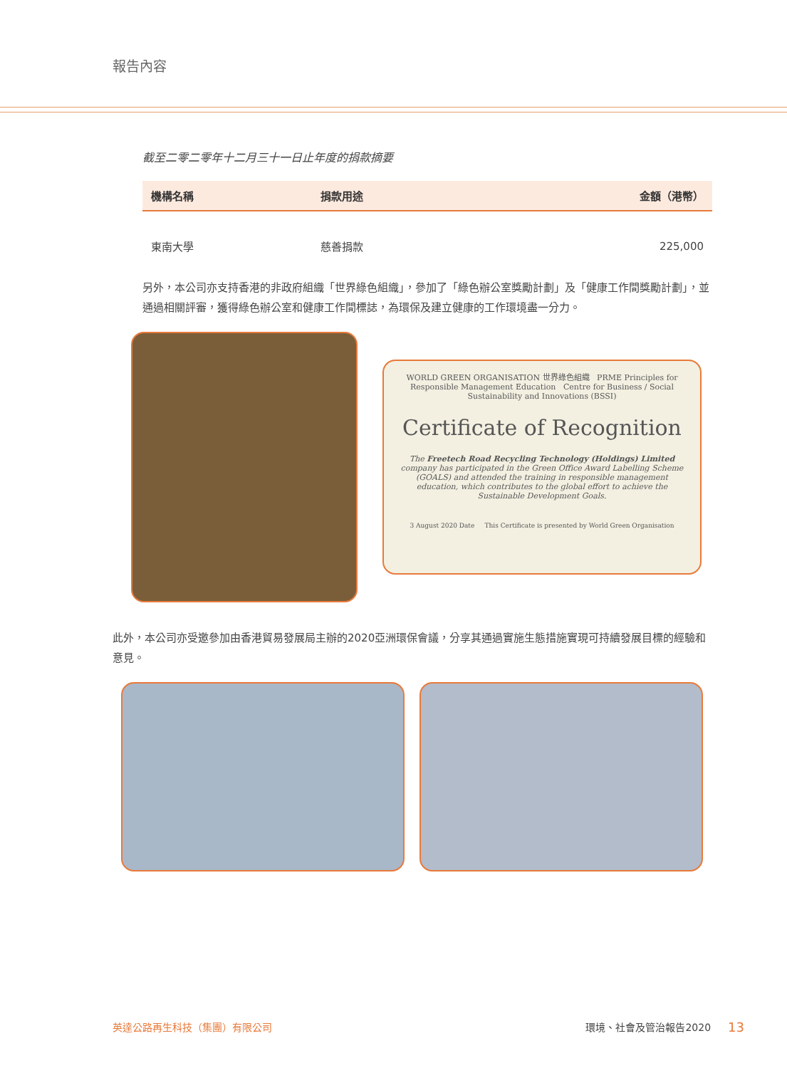報告內容
截至二零二零年十二月三十一日止年度的捐款摘要
| 機構名稱 | 捐款用途 | 金額（港幣） |
| --- | --- | --- |
| 東南大學 | 慈善捐款 | 225,000 |
另外，本公司亦支持香港的非政府組織「世界綠色組織」，參加了「綠色辦公室獎勵計劃」及「健康工作間獎勵計劃」，並通過相關評審，獲得綠色辦公室和健康工作間標誌，為環保及建立健康的工作環境盡一分力。
WORLD GREEN ORGANISATION 世界綠色組織 PRME Principles for Responsible Management Education Centre for Business / Social Sustainability and Innovations (BSSI)
Certificate of Recognition
The Freetech Road Recycling Technology (Holdings) Limited company has participated in the Green Office Award Labelling Scheme (GOALS) and attended the training in responsible management education, which contributes to the global effort to achieve the Sustainable Development Goals.
3 August 2020 Date This Certificate is presented by World Green Organisation
此外，本公司亦受邀參加由香港貿易發展局主辦的2020亞洲環保會議，分享其通過實施生態措施實現可持續發展目標的經驗和意見。
英達公路再生科技（集團）有限公司 環境、社會及管治報告2020 13